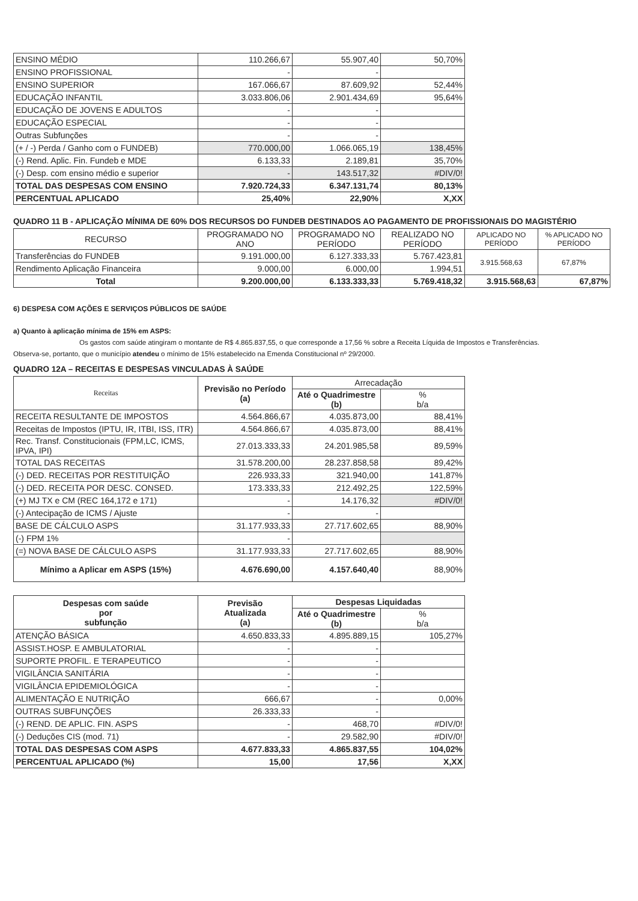| ENSINO MÉDIO | 110.266,67 | 55.907,40 | 50,70% |
| ENSINO PROFISSIONAL | - | - | |
| ENSINO SUPERIOR | 167.066,67 | 87.609,92 | 52,44% |
| EDUCAÇÃO INFANTIL | 3.033.806,06 | 2.901.434,69 | 95,64% |
| EDUCAÇÃO DE JOVENS E ADULTOS | - | - | |
| EDUCAÇÃO ESPECIAL | - | - | |
| Outras Subfunções | - | - | |
| (+ / -) Perda / Ganho com o FUNDEB) | 770.000,00 | 1.066.065,19 | 138,45% |
| (-) Rend. Aplic. Fin. Fundeb e MDE | 6.133,33 | 2.189,81 | 35,70% |
| (-) Desp. com ensino médio e superior | - | 143.517,32 | #DIV/0! |
| TOTAL DAS DESPESAS COM ENSINO | 7.920.724,33 | 6.347.131,74 | 80,13% |
| PERCENTUAL APLICADO | 25,40% | 22,90% | X,XX |
QUADRO 11 B - APLICAÇÃO MÍNIMA DE 60% DOS RECURSOS DO FUNDEB DESTINADOS AO PAGAMENTO DE PROFISSIONAIS DO MAGISTÉRIO
| RECURSO | PROGRAMADO NO ANO | PROGRAMADO NO PERÍODO | REALIZADO NO PERÍODO | APLICADO NO PERÍODO | % APLICADO NO PERÍODO |
| --- | --- | --- | --- | --- | --- |
| Transferências do FUNDEB | 9.191.000,00 | 6.127.333,33 | 5.767.423,81 | 3.915.568,63 | 67,87% |
| Rendimento Aplicação Financeira | 9.000,00 | 6.000,00 | 1.994,51 | | |
| Total | 9.200.000,00 | 6.133.333,33 | 5.769.418,32 | 3.915.568,63 | 67,87% |
6) DESPESA COM AÇÕES E SERVIÇOS PÚBLICOS DE SAÚDE
a) Quanto à aplicação mínima de 15% em ASPS:
Os gastos com saúde atingiram o montante de R$ 4.865.837,55, o que corresponde a 17,56 % sobre a Receita Líquida de Impostos e Transferências. Observa-se, portanto, que o município atendeu o mínimo de 15% estabelecido na Emenda Constitucional nº 29/2000.
QUADRO 12A – RECEITAS E DESPESAS VINCULADAS À SAÚDE
| Receitas | Previsão no Período (a) | Arrecadação | |
| --- | --- | --- | --- |
| | | Até o Quadrimestre (b) | % b/a |
| RECEITA RESULTANTE DE IMPOSTOS | 4.564.866,67 | 4.035.873,00 | 88,41% |
| Receitas de Impostos (IPTU, IR, ITBI, ISS, ITR) | 4.564.866,67 | 4.035.873,00 | 88,41% |
| Rec. Transf. Constitucionais (FPM,LC, ICMS, IPVA, IPI) | 27.013.333,33 | 24.201.985,58 | 89,59% |
| TOTAL DAS RECEITAS | 31.578.200,00 | 28.237.858,58 | 89,42% |
| (-) DED. RECEITAS POR RESTITUIÇÃO | 226.933,33 | 321.940,00 | 141,87% |
| (-) DED. RECEITA POR DESC. CONSED. | 173.333,33 | 212.492,25 | 122,59% |
| (+) MJ TX e CM (REC 164,172 e 171) | - | 14.176,32 | #DIV/0! |
| (-) Antecipação de ICMS / Ajuste | - | - | |
| BASE DE CÁLCULO ASPS | 31.177.933,33 | 27.717.602,65 | 88,90% |
| (-) FPM 1% | - | | |
| (=) NOVA BASE DE CÁLCULO ASPS | 31.177.933,33 | 27.717.602,65 | 88,90% |
| Mínimo a Aplicar em ASPS (15%) | 4.676.690,00 | 4.157.640,40 | 88,90% |
| Despesas com saúde por subfunção | Previsão Atualizada (a) | Despesas Liquidadas | |
| --- | --- | --- | --- |
| | | Até o Quadrimestre (b) | % b/a |
| ATENÇÃO BÁSICA | 4.650.833,33 | 4.895.889,15 | 105,27% |
| ASSIST.HOSP. E AMBULATORIAL | - | - | |
| SUPORTE PROFIL. E TERAPEUTICO | - | - | |
| VIGILÂNCIA SANITÁRIA | - | - | |
| VIGILÂNCIA EPIDEMIOLÓGICA | - | - | |
| ALIMENTAÇÃO E NUTRIÇÃO | 666,67 | - | 0,00% |
| OUTRAS SUBFUNÇÕES | 26.333,33 | - | |
| (-) REND. DE APLIC. FIN. ASPS | - | 468,70 | #DIV/0! |
| (-) Deduções CIS (mod. 71) | - | 29.582,90 | #DIV/0! |
| TOTAL DAS DESPESAS COM ASPS | 4.677.833,33 | 4.865.837,55 | 104,02% |
| PERCENTUAL APLICADO (%) | 15,00 | 17,56 | X,XX |